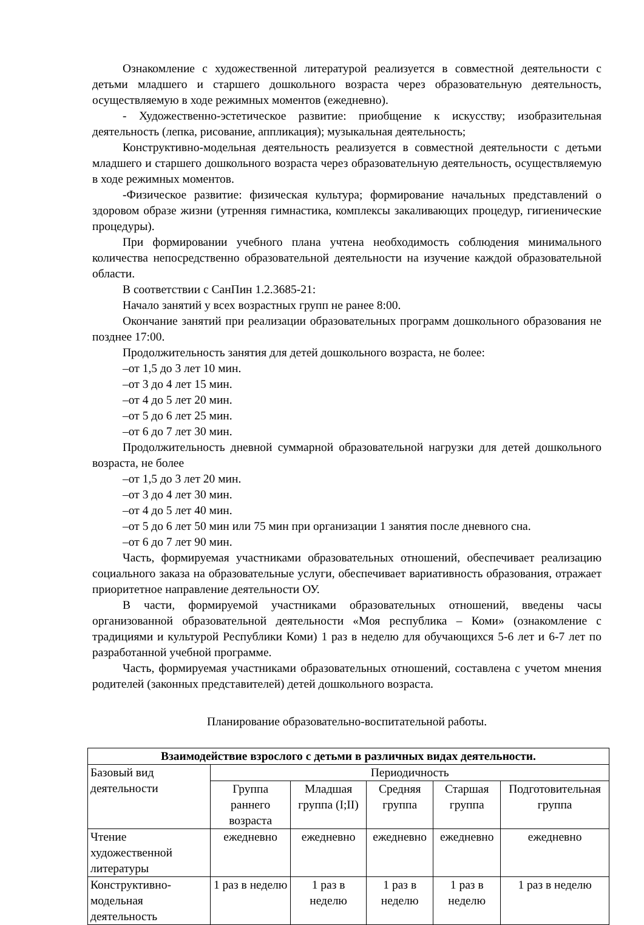Ознакомление с художественной литературой реализуется в совместной деятельности с детьми младшего и старшего дошкольного возраста через образовательную деятельность, осуществляемую в ходе режимных моментов (ежедневно).
- Художественно-эстетическое развитие: приобщение к искусству; изобразительная деятельность (лепка, рисование, аппликация); музыкальная деятельность;
Конструктивно-модельная деятельность реализуется в совместной деятельности с детьми младшего и старшего дошкольного возраста через образовательную деятельность, осуществляемую в ходе режимных моментов.
-Физическое развитие: физическая культура; формирование начальных представлений о здоровом образе жизни (утренняя гимнастика, комплексы закаливающих процедур, гигиенические процедуры).
При формировании учебного плана учтена необходимость соблюдения минимального количества непосредственно образовательной деятельности на изучение каждой образовательной области.
В соответствии с СанПин 1.2.3685-21:
Начало занятий у всех возрастных групп не ранее 8:00.
Окончание занятий при реализации образовательных программ дошкольного образования не позднее 17:00.
Продолжительность занятия для детей дошкольного возраста, не более:
–от 1,5 до 3 лет 10 мин.
–от 3 до 4 лет 15 мин.
–от 4 до 5 лет 20 мин.
–от 5 до 6 лет 25 мин.
–от 6 до 7 лет 30 мин.
Продолжительность дневной суммарной образовательной нагрузки для детей дошкольного возраста, не более
–от 1,5 до 3 лет 20 мин.
–от 3 до 4 лет 30 мин.
–от 4 до 5 лет 40 мин.
–от 5 до 6 лет 50 мин или 75 мин при организации 1 занятия после дневного сна.
–от 6 до 7 лет 90 мин.
Часть, формируемая участниками образовательных отношений, обеспечивает реализацию социального заказа на образовательные услуги, обеспечивает вариативность образования, отражает приоритетное направление деятельности ОУ.
В части, формируемой участниками образовательных отношений, введены часы организованной образовательной деятельности «Моя республика – Коми» (ознакомление с традициями и культурой Республики Коми) 1 раз в неделю для обучающихся 5-6 лет и 6-7 лет по разработанной учебной программе.
Часть, формируемая участниками образовательных отношений, составлена с учетом мнения родителей (законных представителей) детей дошкольного возраста.
Планирование образовательно-воспитательной работы.
| Взаимодействие взрослого с детьми в различных видах деятельности. | | | | | |
| --- | --- | --- | --- | --- | --- |
| Базовый вид деятельности | Периодичность | | | | |
| | Группа раннего возраста | Младшая группа (I;II) | Средняя группа | Старшая группа | Подготовительная группа |
| Чтение художественной литературы | ежедневно | ежедневно | ежедневно | ежедневно | ежедневно |
| Конструктивно-модельная деятельность | 1 раз в неделю | 1 раз в неделю | 1 раз в неделю | 1 раз в неделю | 1 раз в неделю |